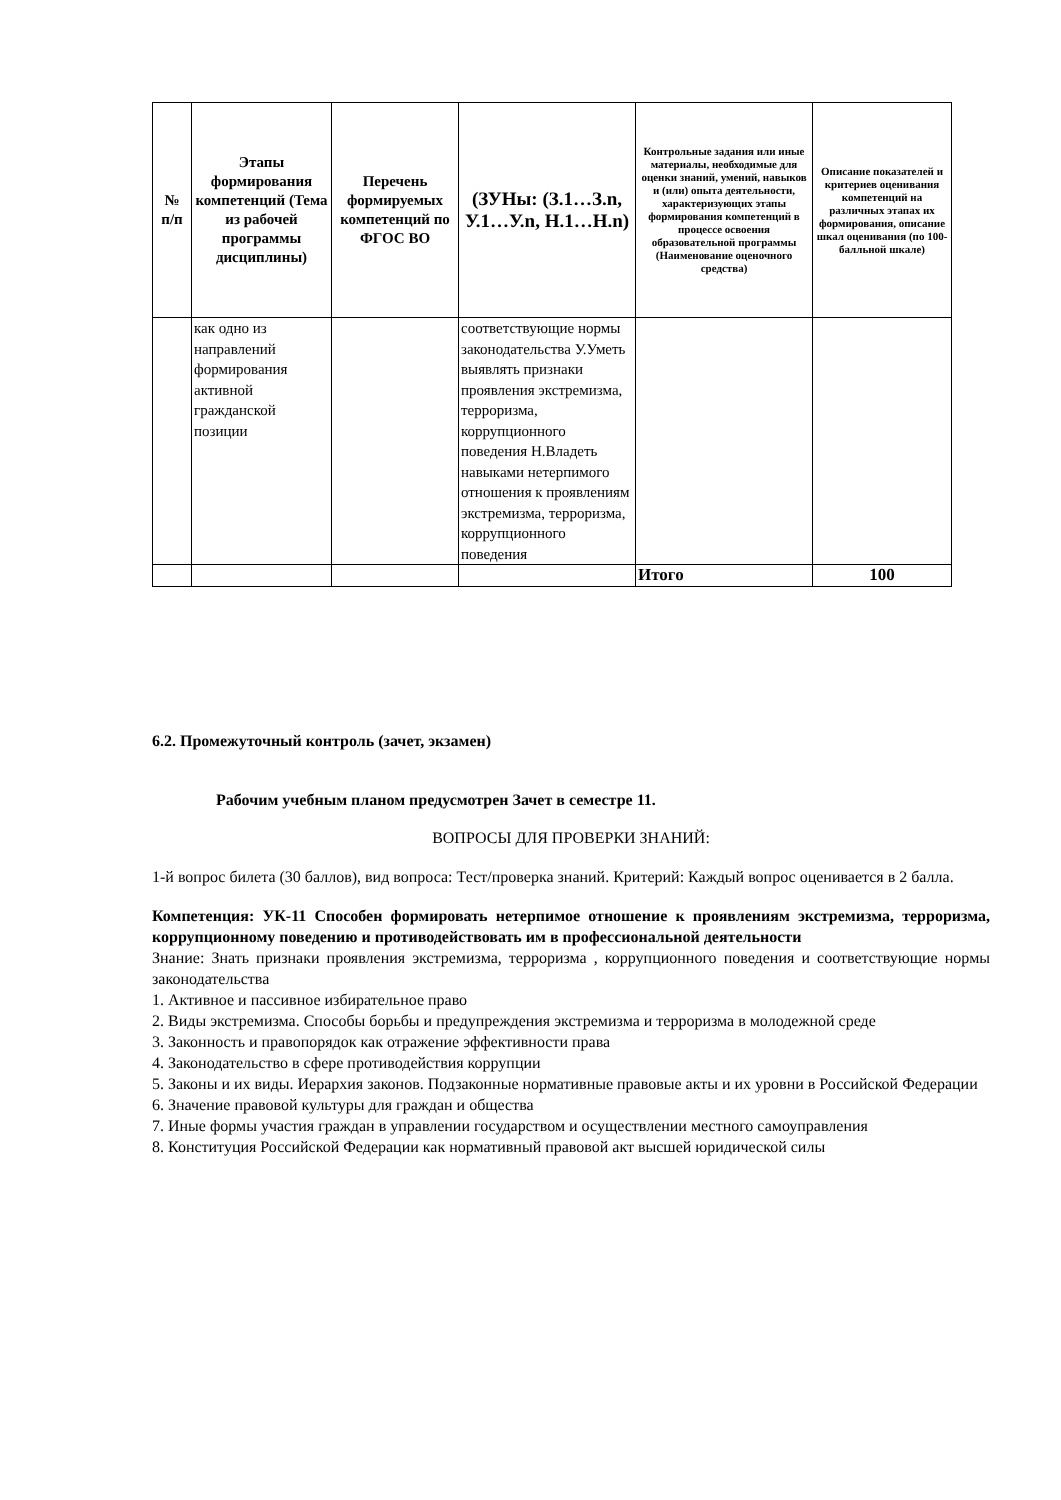| № п/п | Этапы формирования компетенций (Тема из рабочей программы дисциплины) | Перечень формируемых компетенций по ФГОС ВО | (ЗУНы: (З.1…З.n, У.1…У.n, Н.1…Н.n) | Контрольные задания или иные материалы, необходимые для оценки знаний, умений, навыков и (или) опыта деятельности, характеризующих этапы формирования компетенций в процессе освоения образовательной программы (Наименование оценочного средства) | Описание показателей и критериев оценивания компетенций на различных этапах их формирования, описание шкал оценивания (по 100-балльной шкале) |
| --- | --- | --- | --- | --- | --- |
| | как одно из направлений формирования активной гражданской позиции | | соответствующие нормы законодательства У.Уметь выявлять признаки проявления экстремизма, терроризма, коррупционного поведения Н.Владеть навыками нетерпимого отношения к проявлениям экстремизма, терроризма, коррупционного поведения | | |
| | | | | Итого | 100 |
6.2. Промежуточный контроль (зачет, экзамен)
Рабочим учебным планом предусмотрен Зачет в семестре 11.
ВОПРОСЫ ДЛЯ ПРОВЕРКИ ЗНАНИЙ:
1-й вопрос билета (30 баллов), вид вопроса: Тест/проверка знаний. Критерий: Каждый вопрос оценивается в 2 балла.
Компетенция: УК-11 Способен формировать нетерпимое отношение к проявлениям экстремизма, терроризма, коррупционному поведению и противодействовать им в профессиональной деятельности
Знание: Знать признаки проявления экстремизма, терроризма , коррупционного поведения и соответствующие нормы законодательства
1. Активное и пассивное избирательное право
2. Виды экстремизма. Способы борьбы и предупреждения экстремизма и терроризма в молодежной среде
3. Законность и правопорядок как отражение эффективности права
4. Законодательство в сфере противодействия коррупции
5. Законы и их виды. Иерархия законов. Подзаконные нормативные правовые акты и их уровни в Российской Федерации
6. Значение правовой культуры для граждан и общества
7. Иные формы участия граждан в управлении государством и осуществлении местного самоуправления
8. Конституция Российской Федерации как нормативный правовой акт высшей юридической силы